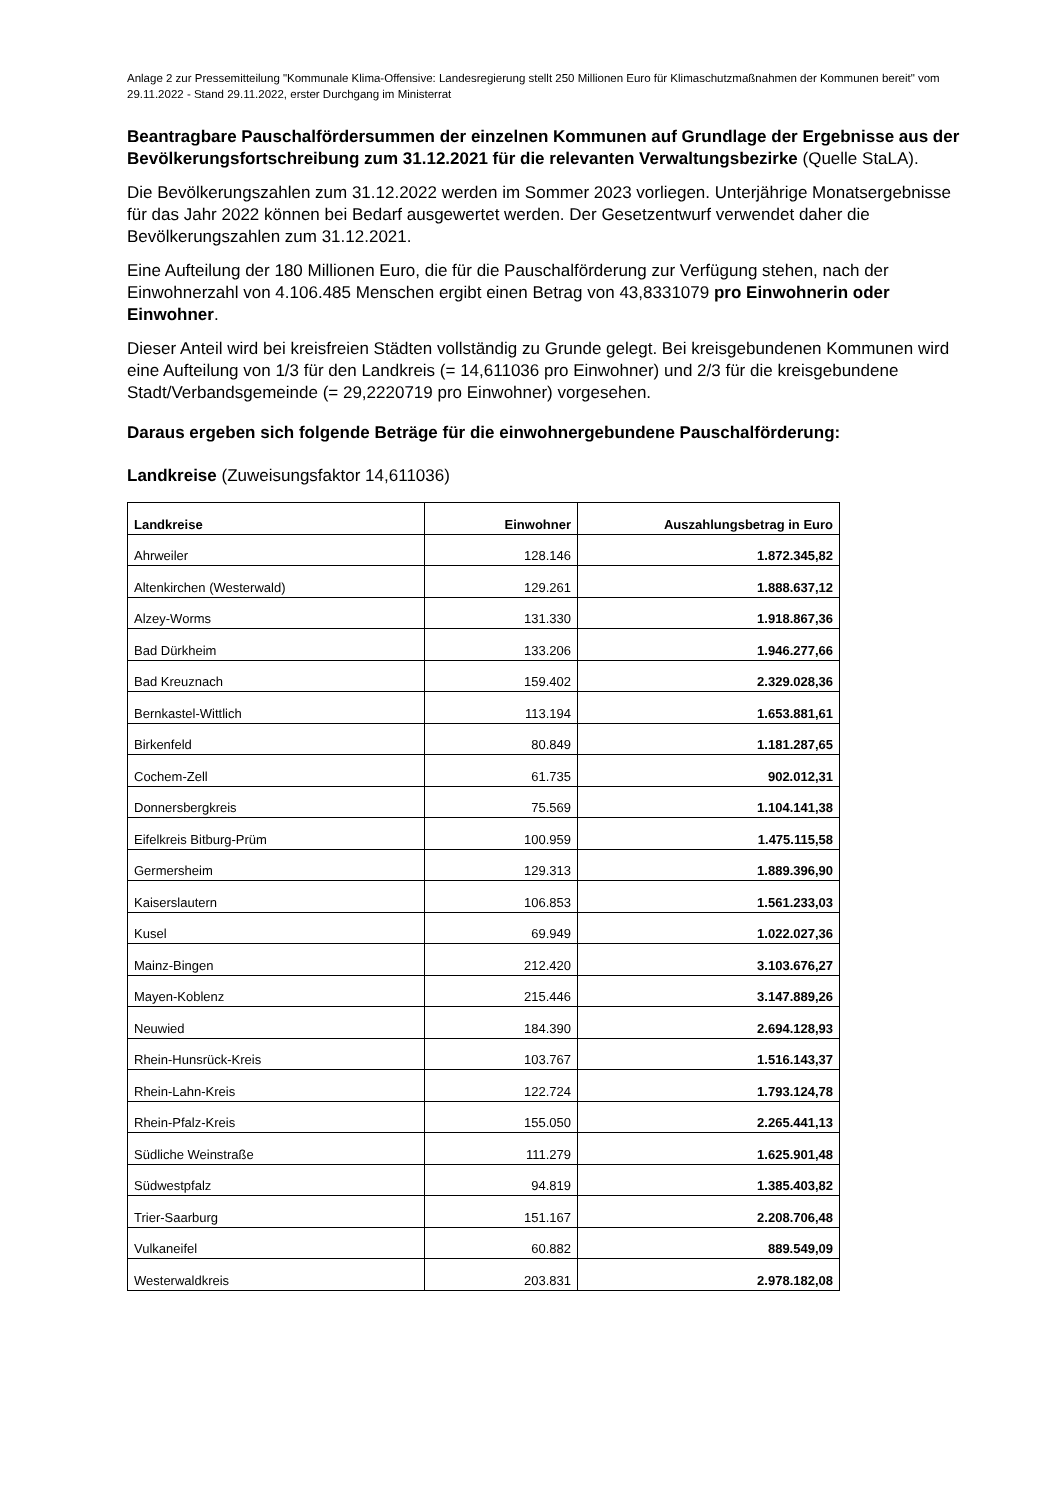Anlage 2 zur Pressemitteilung "Kommunale Klima-Offensive: Landesregierung stellt 250 Millionen Euro für Klimaschutzmaßnahmen der Kommunen bereit" vom 29.11.2022 - Stand 29.11.2022, erster Durchgang im Ministerrat
Beantragbare Pauschalfördersummen der einzelnen Kommunen auf Grundlage der Ergebnisse aus der Bevölkerungsfortschreibung zum 31.12.2021 für die relevanten Verwaltungsbezirke (Quelle StaLA).
Die Bevölkerungszahlen zum 31.12.2022 werden im Sommer 2023 vorliegen. Unterjährige Monatsergebnisse für das Jahr 2022 können bei Bedarf ausgewertet werden. Der Gesetzentwurf verwendet daher die Bevölkerungszahlen zum 31.12.2021.
Eine Aufteilung der 180 Millionen Euro, die für die Pauschalförderung zur Verfügung stehen, nach der Einwohnerzahl von 4.106.485 Menschen ergibt einen Betrag von 43,8331079 pro Einwohnerin oder Einwohner.
Dieser Anteil wird bei kreisfreien Städten vollständig zu Grunde gelegt. Bei kreisgebundenen Kommunen wird eine Aufteilung von 1/3 für den Landkreis (= 14,611036 pro Einwohner) und 2/3 für die kreisgebundene Stadt/Verbandsgemeinde (= 29,2220719 pro Einwohner) vorgesehen.
Daraus ergeben sich folgende Beträge für die einwohnergebundene Pauschalförderung:
Landkreise (Zuweisungsfaktor 14,611036)
| Landkreise | Einwohner | Auszahlungsbetrag in Euro |
| --- | --- | --- |
| Ahrweiler | 128.146 | 1.872.345,82 |
| Altenkirchen (Westerwald) | 129.261 | 1.888.637,12 |
| Alzey-Worms | 131.330 | 1.918.867,36 |
| Bad Dürkheim | 133.206 | 1.946.277,66 |
| Bad Kreuznach | 159.402 | 2.329.028,36 |
| Bernkastel-Wittlich | 113.194 | 1.653.881,61 |
| Birkenfeld | 80.849 | 1.181.287,65 |
| Cochem-Zell | 61.735 | 902.012,31 |
| Donnersbergkreis | 75.569 | 1.104.141,38 |
| Eifelkreis Bitburg-Prüm | 100.959 | 1.475.115,58 |
| Germersheim | 129.313 | 1.889.396,90 |
| Kaiserslautern | 106.853 | 1.561.233,03 |
| Kusel | 69.949 | 1.022.027,36 |
| Mainz-Bingen | 212.420 | 3.103.676,27 |
| Mayen-Koblenz | 215.446 | 3.147.889,26 |
| Neuwied | 184.390 | 2.694.128,93 |
| Rhein-Hunsrück-Kreis | 103.767 | 1.516.143,37 |
| Rhein-Lahn-Kreis | 122.724 | 1.793.124,78 |
| Rhein-Pfalz-Kreis | 155.050 | 2.265.441,13 |
| Südliche Weinstraße | 111.279 | 1.625.901,48 |
| Südwestpfalz | 94.819 | 1.385.403,82 |
| Trier-Saarburg | 151.167 | 2.208.706,48 |
| Vulkaneifel | 60.882 | 889.549,09 |
| Westerwaldkreis | 203.831 | 2.978.182,08 |